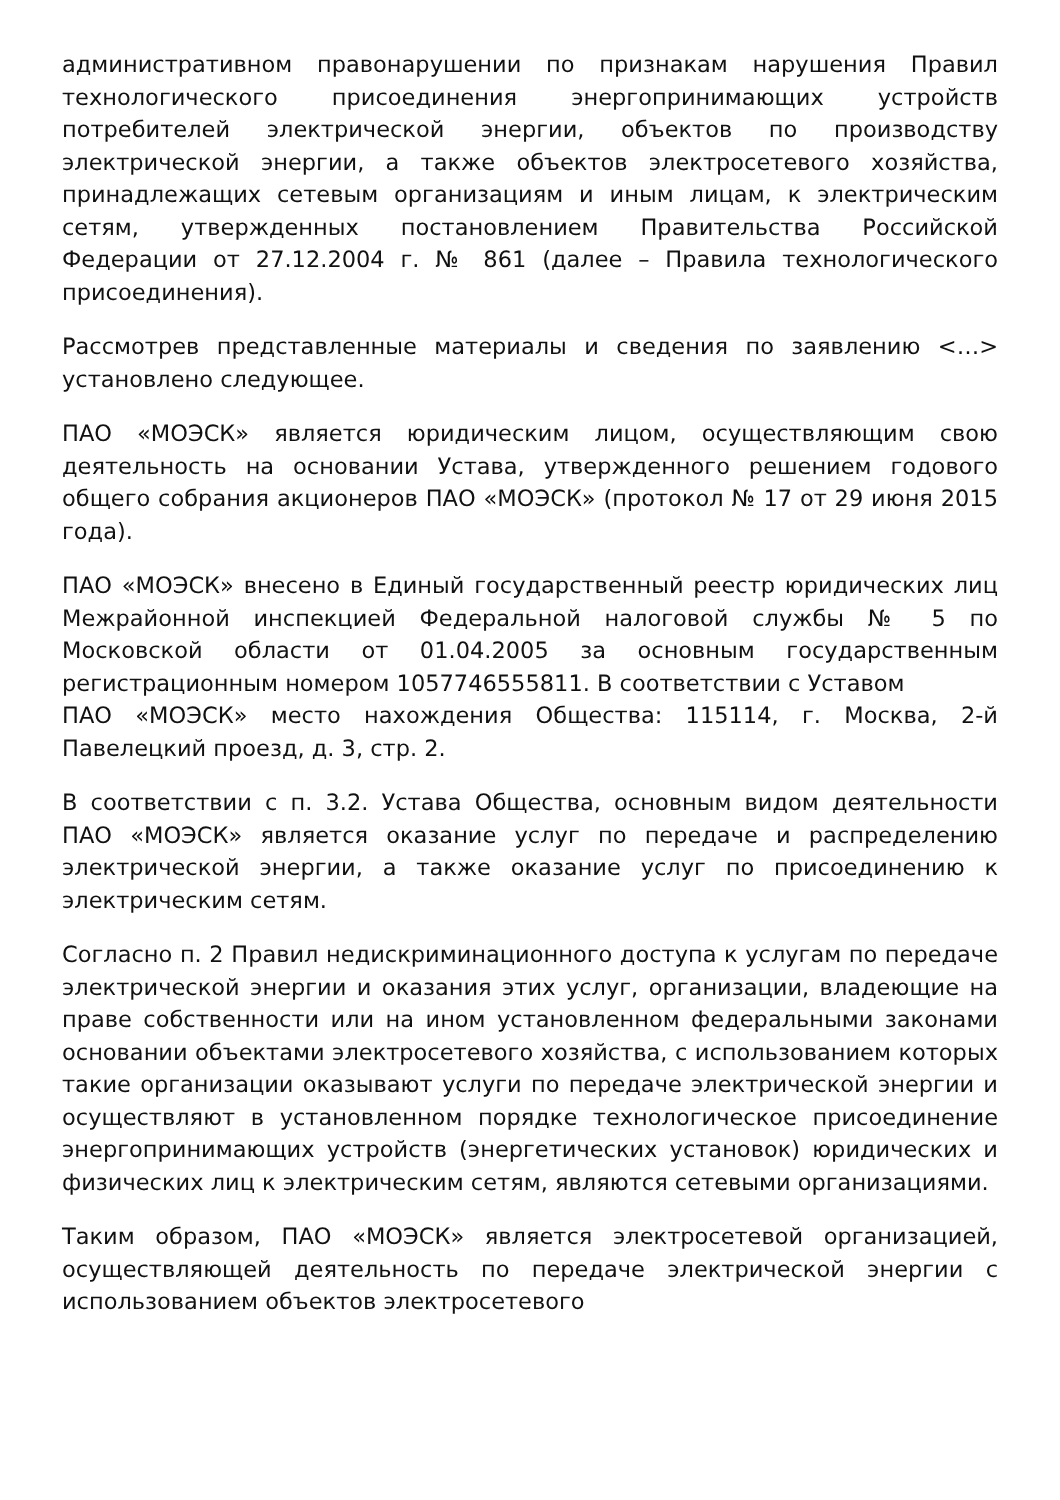административном правонарушении по признакам нарушения Правил технологического присоединения энергопринимающих устройств потребителей электрической энергии, объектов по производству электрической энергии, а также объектов электросетевого хозяйства, принадлежащих сетевым организациям и иным лицам, к электрическим сетям, утвержденных постановлением Правительства Российской Федерации от 27.12.2004 г. № 861 (далее – Правила технологического присоединения).
Рассмотрев представленные материалы и сведения по заявлению <…> установлено следующее.
ПАО «МОЭСК» является юридическим лицом, осуществляющим свою деятельность на основании Устава, утвержденного решением годового общего собрания акционеров ПАО «МОЭСК» (протокол № 17 от 29 июня 2015 года).
ПАО «МОЭСК» внесено в Единый государственный реестр юридических лиц Межрайонной инспекцией Федеральной налоговой службы № 5 по Московской области от 01.04.2005 за основным государственным регистрационным номером 1057746555811. В соответствии с Уставом
ПАО «МОЭСК» место нахождения Общества: 115114, г. Москва, 2-й Павелецкий проезд, д. 3, стр. 2.
В соответствии с п. 3.2. Устава Общества, основным видом деятельности ПАО «МОЭСК» является оказание услуг по передаче и распределению электрической энергии, а также оказание услуг по присоединению к электрическим сетям.
Согласно п. 2 Правил недискриминационного доступа к услугам по передаче электрической энергии и оказания этих услуг, организации, владеющие на праве собственности или на ином установленном федеральными законами основании объектами электросетевого хозяйства, с использованием которых такие организации оказывают услуги по передаче электрической энергии и осуществляют в установленном порядке технологическое присоединение энергопринимающих устройств (энергетических установок) юридических и физических лиц к электрическим сетям, являются сетевыми организациями.
Таким образом, ПАО «МОЭСК» является электросетевой организацией, осуществляющей деятельность по передаче электрической энергии с использованием объектов электросетевого